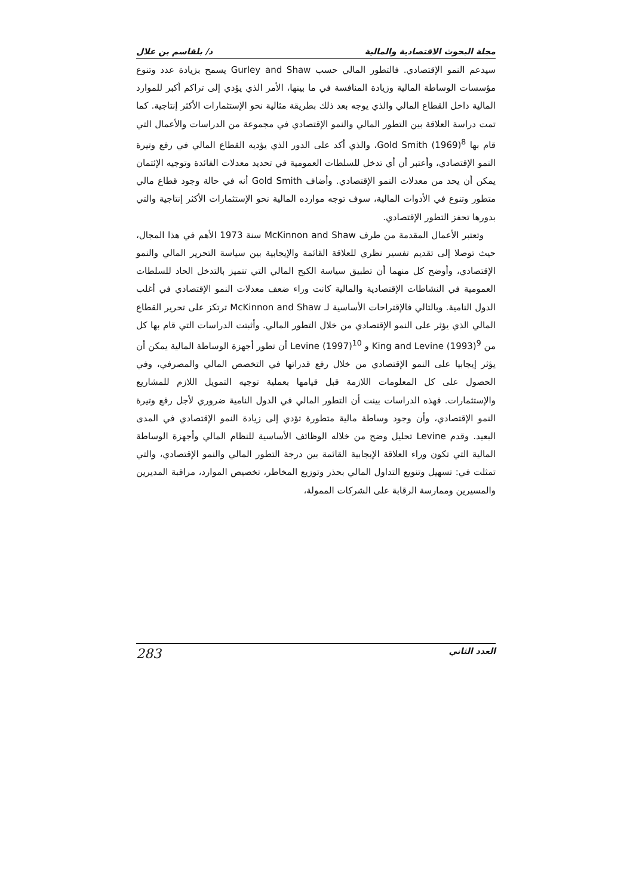مجلة البحوث الاقتصادية والمالية د/ بلقاسم بن علال
سيدعم النمو الإقتصادي. فالتطور المالي حسب Gurley and Shaw يسمح بزيادة عدد وتنوع مؤسسات الوساطة المالية وزيادة المنافسة في ما بينها، الأمر الذي يؤدي إلى تراكم أكبر للموارد المالية داخل القطاع المالي والذي يوجه بعد ذلك بطريقة مثالية نحو الإستثمارات الأكثر إنتاجية. كما تمت دراسة العلاقة بين التطور المالي والنمو الإقتصادي في مجموعة من الدراسات والأعمال التي قام بها Gold Smith (1969)<sup>8</sup>، والذي أكد على الدور الذي يؤديه القطاع المالي في رفع وتيرة النمو الإقتصادي، وأعتبر أن أي تدخل للسلطات العمومية في تحديد معدلات الفائدة وتوجيه الإئتمان يمكن أن يحد من معدلات النمو الإقتصادي. وأضاف Gold Smith أنه في حالة وجود قطاع مالي متطور وتنوع في الأدوات المالية، سوف توجه موارده المالية نحو الإستثمارات الأكثر إنتاجية والتي بدورها تحفز التطور الإقتصادي.
وتعتبر الأعمال المقدمة من طرف McKinnon and Shaw سنة 1973 الأهم في هذا المجال، حيث توصلا إلى تقديم تفسير نظري للعلاقة القائمة والإيجابية بين سياسة التحرير المالي والنمو الإقتصادي، وأوضح كل منهما أن تطبيق سياسة الكبح المالي التي تتميز بالتدخل الحاد للسلطات العمومية في النشاطات الإقتصادية والمالية كانت وراء ضعف معدلات النمو الإقتصادي في أغلب الدول النامية. وبالتالي فالإقتراحات الأساسية لـ McKinnon and Shaw ترتكز على تحرير القطاع المالي الذي يؤثر على النمو الإقتصادي من خلال التطور المالي. وأثبتت الدراسات التي قام بها كل من King and Levine (1993)<sup>9</sup> و Levine (1997)<sup>10</sup> أن تطور أجهزة الوساطة المالية يمكن أن يؤثر إيجابيا على النمو الإقتصادي من خلال رفع قدراتها في التخصص المالي والمصرفي، وفي الحصول على كل المعلومات اللازمة قبل قيامها بعملية توجيه التمويل اللازم للمشاريع والإستثمارات. فهذه الدراسات بينت أن التطور المالي في الدول النامية ضروري لأجل رفع وتيرة النمو الإقتصادي، وأن وجود وساطة مالية متطورة تؤدي إلى زيادة النمو الإقتصادي في المدى البعيد. وقدم Levine تحليل وضح من خلاله الوظائف الأساسية للنظام المالي وأجهزة الوساطة المالية التي تكون وراء العلاقة الإيجابية القائمة بين درجة التطور المالي والنمو الإقتصادي، والتي تمثلت في: تسهيل وتنويع التداول المالي بحذر وتوزيع المخاطر، تخصيص الموارد، مراقبة المديرين والمسيرين وممارسة الرقابة على الشركات الممولة،
العدد الثاني 283